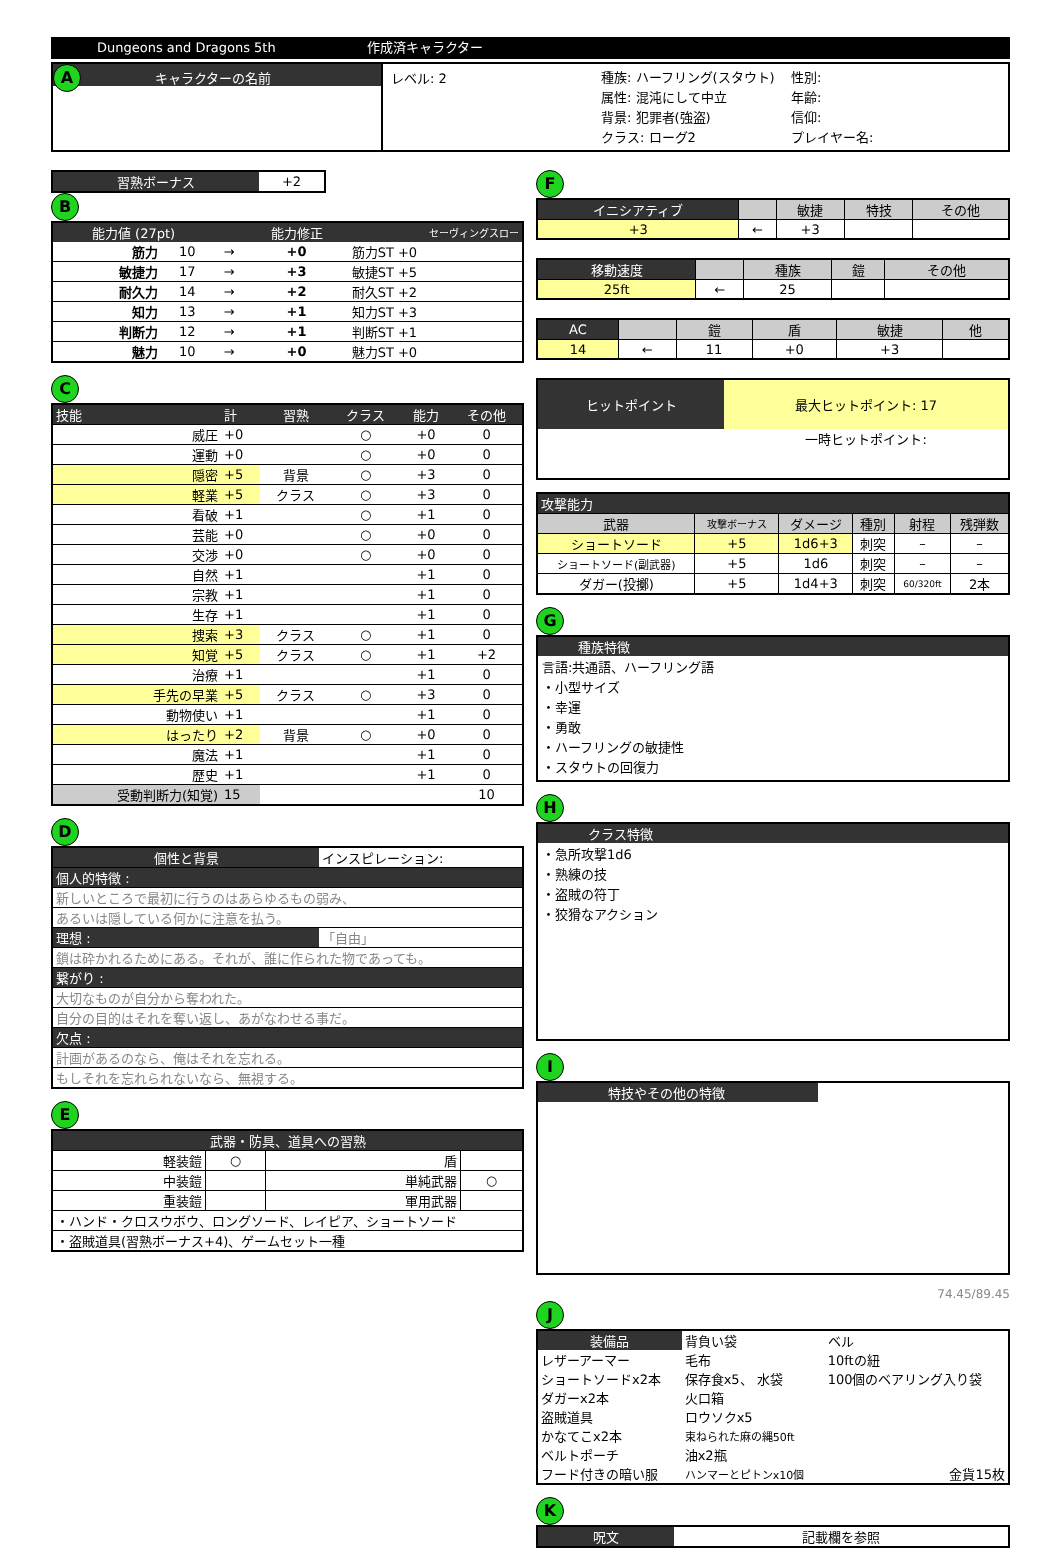Dungeons and Dragons 5th 作成済キャラクター
A キャラクターの名前
レベル: 2
種族: ハーフリング(スタウト)
属性: 混沌にして中立
背景: 犯罪者(強盗)
クラス: ローグ2
性別:
年齢:
信仰:
プレイヤー名:
| 習熟ボーナス | +2 |
B
| 能力値 (27pt) | | | 能力修正 | セーヴィングスロー |
| 筋力 | 10 | → | +0 | 筋力ST +0 |
| 敏捷力 | 17 | → | +3 | 敏捷ST +5 |
| 耐久力 | 14 | → | +2 | 耐久ST +2 |
| 知力 | 13 | → | +1 | 知力ST +3 |
| 判断力 | 12 | → | +1 | 判断ST +1 |
| 魅力 | 10 | → | +0 | 魅力ST +0 |
C
| 技能 | 計 | 習熟 | クラス | 能力 | その他 |
| 威圧 | +0 | | ○ | +0 | 0 |
| 運動 | +0 | | ○ | +0 | 0 |
| 隠密 | +5 | 背景 | ○ | +3 | 0 |
| 軽業 | +5 | クラス | ○ | +3 | 0 |
| 看破 | +1 | | ○ | +1 | 0 |
| 芸能 | +0 | | ○ | +0 | 0 |
| 交渉 | +0 | | ○ | +0 | 0 |
| 自然 | +1 | | | +1 | 0 |
| 宗教 | +1 | | | +1 | 0 |
| 生存 | +1 | | | +1 | 0 |
| 捜索 | +3 | クラス | ○ | +1 | 0 |
| 知覚 | +5 | クラス | ○ | +1 | +2 |
| 治療 | +1 | | | +1 | 0 |
| 手先の早業 | +5 | クラス | ○ | +3 | 0 |
| 動物使い | +1 | | | +1 | 0 |
| はったり | +2 | 背景 | ○ | +0 | 0 |
| 魔法 | +1 | | | +1 | 0 |
| 歴史 | +1 | | | +1 | 0 |
| 受動判断力(知覚) | 15 | | | | 10 |
D
| 個性と背景 | インスピレーション: |
| 個人的特徴 : | |
| 新しいところで最初に行うのはあらゆるもの弱み、 | |
| あるいは隠している何かに注意を払う。 | |
| 理想 : | 「自由」 |
| 鎖は砕かれるためにある。それが、誰に作られた物であっても。 | |
| 繋がり : | |
| 大切なものが自分から奪われた。 | |
| 自分の目的はそれを奪い返し、あがなわせる事だ。 | |
| 欠点 : | |
| 計画があるのなら、俺はそれを忘れる。 | |
| もしそれを忘れられないなら、無視する。 | |
E
| 武器・防具、道具への習熟 | | | |
| 軽装鎧 | ○ | 盾 | |
| 中装鎧 | | 単純武器 | ○ |
| 重装鎧 | | 軍用武器 | |
| ・ハンド・クロスウボウ、ロングソード、レイピア、ショートソード | | | |
| ・盗賊道具(習熟ボーナス+4)、ゲームセット一種 | | | |
F
| イニシアティブ | | 敏捷 | 特技 | その他 |
| +3 | ← | +3 | | |
| 移動速度 | | 種族 | 鎧 | その他 |
| 25ft | ← | 25 | | |
| AC | | 鎧 | 盾 | 敏捷 | 他 |
| 14 | ← | 11 | +0 | +3 | |
| ヒットポイント | 最大ヒットポイント: 17 |
| | 一時ヒットポイント: |
| 攻撃能力 | | | | | |
| 武器 | 攻撃ボーナス | ダメージ | 種別 | 射程 | 残弾数 |
| ショートソード | +5 | 1d6+3 | 刺突 | – | – |
| ショートソード(副武器) | +5 | 1d6 | 刺突 | – | – |
| ダガー(投擲) | +5 | 1d4+3 | 刺突 | 60/320ft | 2本 |
G
種族特徴
言語:共通語、ハーフリング語
・小型サイズ
・幸運
・勇敢
・ハーフリングの敏捷性
・スタウトの回復力
H
クラス特徴
・急所攻撃1d6
・熟練の技
・盗賊の符丁
・狡猾なアクション
I
特技やその他の特徴
74.45/89.45
J
| 装備品 | 背負い袋 | ベル |
| レザーアーマー | 毛布 | 10ftの紐 |
| ショートソードx2本 | 保存食x5、 水袋 | 100個のベアリング入り袋 |
| ダガーx2本 | 火口箱 | |
| 盗賊道具 | ロウソクx5 | |
| かなてこx2本 | 束ねられた麻の縄50ft | |
| ベルトポーチ | 油x2瓶 | |
| フード付きの暗い服 | ハンマーとピトンx10個 | 金貨15枚 |
K
| 呪文 | 記載欄を参照 |